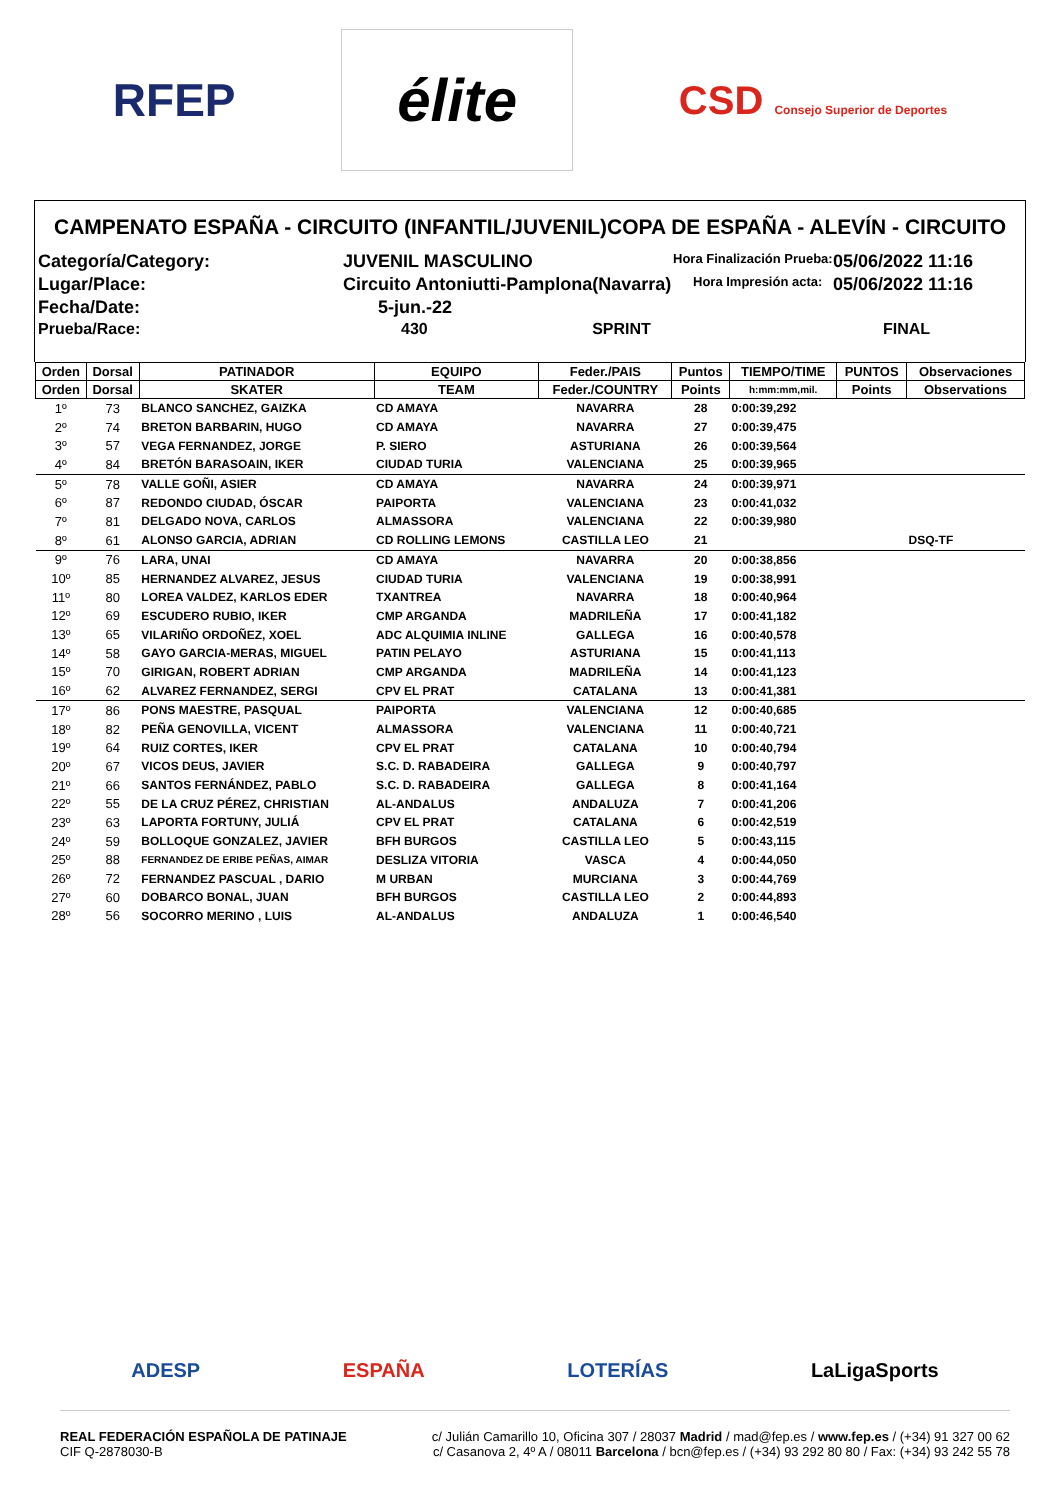RFEP
élite
CSD Consejo Superior de Deportes
CAMPENATO ESPAÑA - CIRCUITO (INFANTIL/JUVENIL)COPA DE ESPAÑA - ALEVÍN - CIRCUITO
Categoría/Category:
JUVENIL MASCULINO
Hora Finalización Prueba:
05/06/2022 11:16
Lugar/Place:
Circuito Antoniutti-Pamplona(Navarra)
Hora Impresión acta:
05/06/2022 11:16
Fecha/Date:
5-jun.-22
Prueba/Race:
430 SPRINT
FINAL
| Orden | Dorsal | PATINADOR | EQUIPO | Feder./PAIS | Puntos | TIEMPO/TIME | PUNTOS | Observaciones |
| --- | --- | --- | --- | --- | --- | --- | --- | --- |
| Orden | Dorsal | SKATER | TEAM | Feder./COUNTRY | Points | h:mm:mm,mil. | Points | Observations |
| 1º | 73 | BLANCO SANCHEZ, GAIZKA | CD AMAYA | NAVARRA | 28 | 0:00:39,292 | | |
| 2º | 74 | BRETON BARBARIN, HUGO | CD AMAYA | NAVARRA | 27 | 0:00:39,475 | | |
| 3º | 57 | VEGA FERNANDEZ, JORGE | P. SIERO | ASTURIANA | 26 | 0:00:39,564 | | |
| 4º | 84 | BRETÓN BARASOAIN, IKER | CIUDAD TURIA | VALENCIANA | 25 | 0:00:39,965 | | |
| 5º | 78 | VALLE GOÑI, ASIER | CD AMAYA | NAVARRA | 24 | 0:00:39,971 | | |
| 6º | 87 | REDONDO CIUDAD, ÓSCAR | PAIPORTA | VALENCIANA | 23 | 0:00:41,032 | | |
| 7º | 81 | DELGADO NOVA, CARLOS | ALMASSORA | VALENCIANA | 22 | 0:00:39,980 | | |
| 8º | 61 | ALONSO GARCIA, ADRIAN | CD ROLLING LEMONS | CASTILLA LEO | 21 | | | DSQ-TF |
| 9º | 76 | LARA, UNAI | CD AMAYA | NAVARRA | 20 | 0:00:38,856 | | |
| 10º | 85 | HERNANDEZ ALVAREZ, JESUS | CIUDAD TURIA | VALENCIANA | 19 | 0:00:38,991 | | |
| 11º | 80 | LOREA VALDEZ, KARLOS EDER | TXANTREA | NAVARRA | 18 | 0:00:40,964 | | |
| 12º | 69 | ESCUDERO RUBIO, IKER | CMP ARGANDA | MADRILEÑA | 17 | 0:00:41,182 | | |
| 13º | 65 | VILARIÑO ORDOÑEZ, XOEL | ADC ALQUIMIA INLINE | GALLEGA | 16 | 0:00:40,578 | | |
| 14º | 58 | GAYO GARCIA-MERAS, MIGUEL | PATIN PELAYO | ASTURIANA | 15 | 0:00:41,113 | | |
| 15º | 70 | GIRIGAN, ROBERT ADRIAN | CMP ARGANDA | MADRILEÑA | 14 | 0:00:41,123 | | |
| 16º | 62 | ALVAREZ FERNANDEZ, SERGI | CPV EL PRAT | CATALANA | 13 | 0:00:41,381 | | |
| 17º | 86 | PONS MAESTRE, PASQUAL | PAIPORTA | VALENCIANA | 12 | 0:00:40,685 | | |
| 18º | 82 | PEÑA GENOVILLA, VICENT | ALMASSORA | VALENCIANA | 11 | 0:00:40,721 | | |
| 19º | 64 | RUIZ CORTES, IKER | CPV EL PRAT | CATALANA | 10 | 0:00:40,794 | | |
| 20º | 67 | VICOS DEUS, JAVIER | S.C. D. RABADEIRA | GALLEGA | 9 | 0:00:40,797 | | |
| 21º | 66 | SANTOS FERNÁNDEZ, PABLO | S.C. D. RABADEIRA | GALLEGA | 8 | 0:00:41,164 | | |
| 22º | 55 | DE LA CRUZ PÉREZ, CHRISTIAN | AL-ANDALUS | ANDALUZA | 7 | 0:00:41,206 | | |
| 23º | 63 | LAPORTA FORTUNY, JULIÁ | CPV EL PRAT | CATALANA | 6 | 0:00:42,519 | | |
| 24º | 59 | BOLLOQUE GONZALEZ, JAVIER | BFH BURGOS | CASTILLA LEO | 5 | 0:00:43,115 | | |
| 25º | 88 | FERNANDEZ DE ERIBE PEÑAS, AIMAR | DESLIZA VITORIA | VASCA | 4 | 0:00:44,050 | | |
| 26º | 72 | FERNANDEZ PASCUAL , DARIO | M URBAN | MURCIANA | 3 | 0:00:44,769 | | |
| 27º | 60 | DOBARCO BONAL, JUAN | BFH BURGOS | CASTILLA LEO | 2 | 0:00:44,893 | | |
| 28º | 56 | SOCORRO MERINO , LUIS | AL-ANDALUS | ANDALUZA | 1 | 0:00:46,540 | | |
ADESP ESPAÑA LOTERÍAS LaLigaSports
REAL FEDERACIÓN ESPAÑOLA DE PATINAJE
CIF Q-2878030-B
c/ Julián Camarillo 10, Oficina 307 / 28037 Madrid / mad@fep.es / www.fep.es / (+34) 91 327 00 62
c/ Casanova 2, 4º A / 08011 Barcelona / bcn@fep.es / (+34) 93 292 80 80 / Fax: (+34) 93 242 55 78